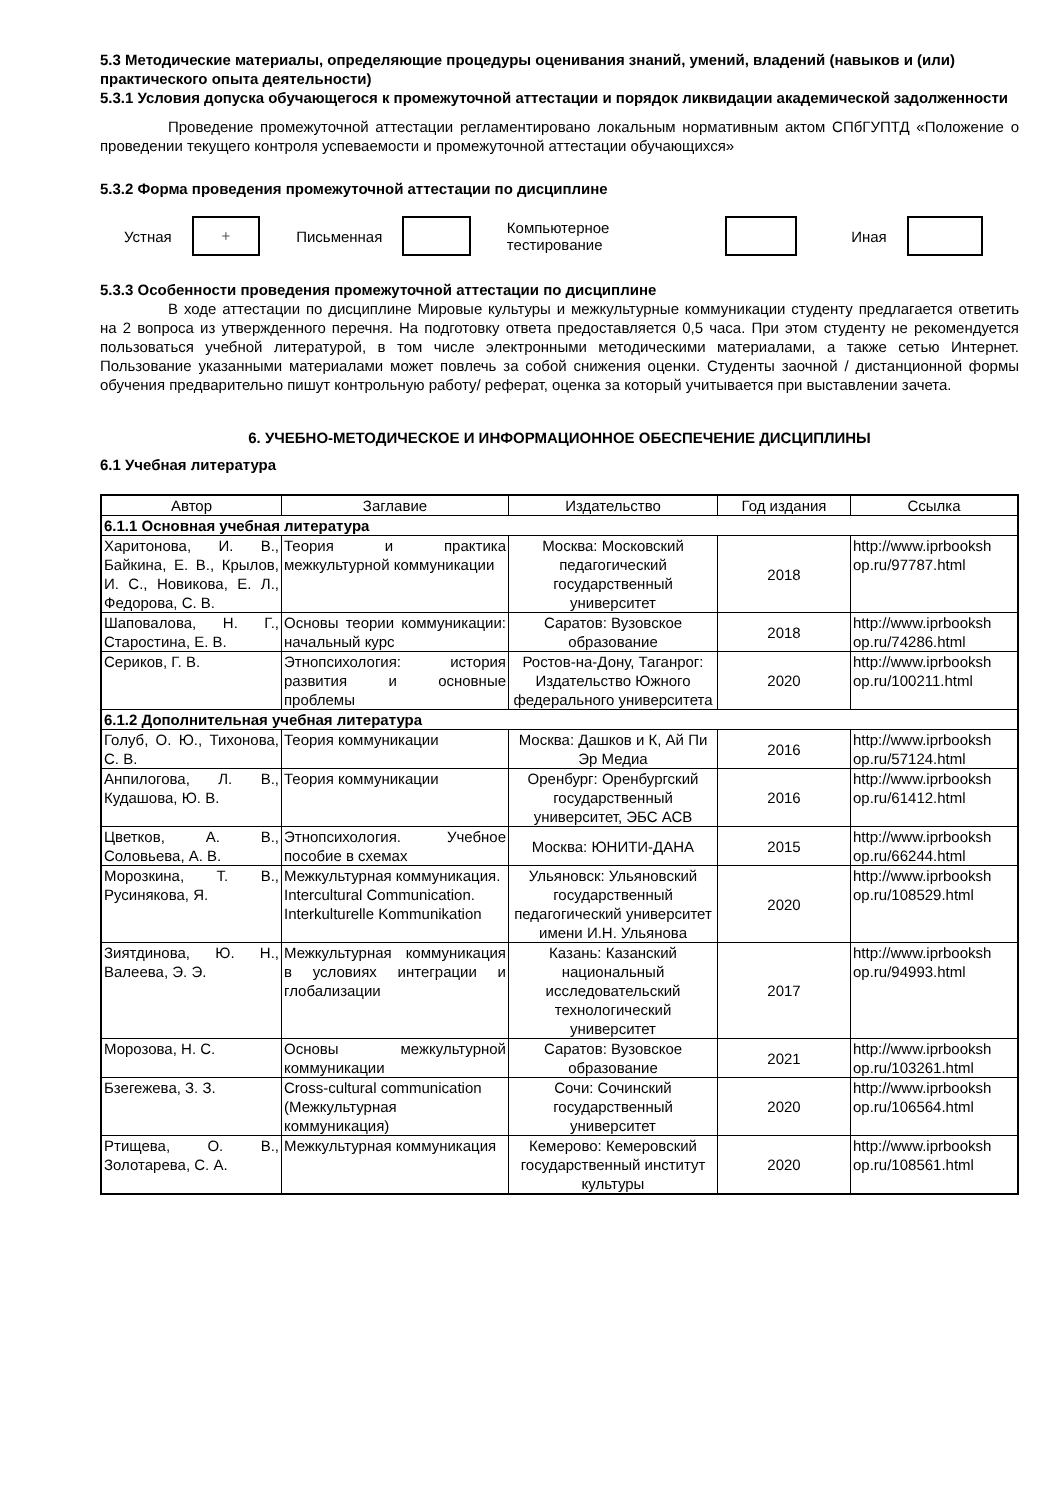5.3 Методические материалы, определяющие процедуры оценивания знаний, умений, владений (навыков и (или) практического опыта деятельности)
5.3.1 Условия допуска обучающегося к промежуточной аттестации и порядок ликвидации академической задолженности
Проведение промежуточной аттестации регламентировано локальным нормативным актом СПбГУПТД «Положение о проведении текущего контроля успеваемости и промежуточной аттестации обучающихся»
5.3.2 Форма проведения промежуточной аттестации по дисциплине
Устная
+
Письменная Компьютерное тестирование Иная
5.3.3 Особенности проведения промежуточной аттестации по дисциплине
В ходе аттестации по дисциплине Мировые культуры и межкультурные коммуникации студенту предлагается ответить на 2 вопроса из утвержденного перечня. На подготовку ответа предоставляется 0,5 часа. При этом студенту не рекомендуется пользоваться учебной литературой, в том числе электронными методическими материалами, а также сетью Интернет. Пользование указанными материалами может повлечь за собой снижения оценки. Студенты заочной / дистанционной формы обучения предварительно пишут контрольную работу/ реферат, оценка за который учитывается при выставлении зачета.
6. УЧЕБНО-МЕТОДИЧЕСКОЕ И ИНФОРМАЦИОННОЕ ОБЕСПЕЧЕНИЕ ДИСЦИПЛИНЫ
6.1 Учебная литература
| Автор | Заглавие | Издательство | Год издания | Ссылка |
| --- | --- | --- | --- | --- |
| 6.1.1 Основная учебная литература | | | | |
| Харитонова, И. В., Байкина, Е. В., Крылов, И. С., Новикова, Е. Л., Федорова, С. В. | Теория и практика межкультурной коммуникации | Москва: Московский педагогический государственный университет | 2018 | http://www.iprbooksh op.ru/97787.html |
| Шаповалова, Н. Г., Старостина, Е. В. | Основы теории коммуникации: начальный курс | Саратов: Вузовское образование | 2018 | http://www.iprbooksh op.ru/74286.html |
| Сериков, Г. В. | Этнопсихология: история развития и основные проблемы | Ростов-на-Дону, Таганрог: Издательство Южного федерального университета | 2020 | http://www.iprbooksh op.ru/100211.html |
| 6.1.2 Дополнительная учебная литература | | | | |
| Голуб, О. Ю., Тихонова, С. В. | Теория коммуникации | Москва: Дашков и К, Ай Пи Эр Медиа | 2016 | http://www.iprbooksh op.ru/57124.html |
| Анпилогова, Л. В., Кудашова, Ю. В. | Теория коммуникации | Оренбург: Оренбургский государственный университет, ЭБС АСВ | 2016 | http://www.iprbooksh op.ru/61412.html |
| Цветков, А. В., Соловьева, А. В. | Этнопсихология. Учебное пособие в схемах | Москва: ЮНИТИ-ДАНА | 2015 | http://www.iprbooksh op.ru/66244.html |
| Морозкина, Т. В., Русинякова, Я. | Межкультурная коммуникация. Intercultural Communication. Interkulturelle Kommunikation | Ульяновск: Ульяновский государственный педагогический университет имени И.Н. Ульянова | 2020 | http://www.iprbooksh op.ru/108529.html |
| Зиятдинова, Ю. Н., Валеева, Э. Э. | Межкультурная коммуникация в условиях интеграции и глобализации | Казань: Казанский национальный исследовательский технологический университет | 2017 | http://www.iprbooksh op.ru/94993.html |
| Морозова, Н. С. | Основы межкультурной коммуникации | Саратов: Вузовское образование | 2021 | http://www.iprbooksh op.ru/103261.html |
| Бзегежева, З. З. | Cross-cultural communication (Межкультурная коммуникация) | Сочи: Сочинский государственный университет | 2020 | http://www.iprbooksh op.ru/106564.html |
| Ртищева, О. В., Золотарева, С. А. | Межкультурная коммуникация | Кемерово: Кемеровский государственный институт культуры | 2020 | http://www.iprbooksh op.ru/108561.html |